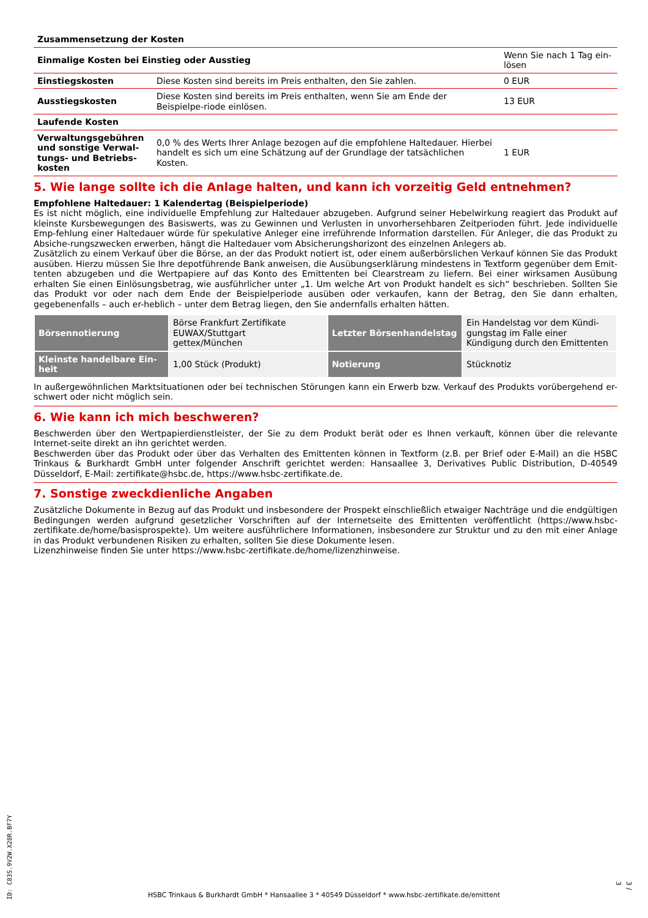| Zusammensetzung der Kosten | | |
| Einmalige Kosten bei Einstieg oder Ausstieg | | Wenn Sie nach 1 Tag ein-lösen |
| Einstiegskosten | Diese Kosten sind bereits im Preis enthalten, den Sie zahlen. | 0 EUR |
| Ausstiegskosten | Diese Kosten sind bereits im Preis enthalten, wenn Sie am Ende der Beispielpe-riode einlösen. | 13 EUR |
| Laufende Kosten | | |
| Verwaltungsgebühren und sonstige Verwal-tungs- und Betriebs-kosten | 0,0 % des Werts Ihrer Anlage bezogen auf die empfohlene Haltedauer. Hierbei handelt es sich um eine Schätzung auf der Grundlage der tatsächlichen Kosten. | 1 EUR |
5. Wie lange sollte ich die Anlage halten, und kann ich vorzeitig Geld entnehmen?
Empfohlene Haltedauer: 1 Kalendertag (Beispielperiode)
Es ist nicht möglich, eine individuelle Empfehlung zur Haltedauer abzugeben. Aufgrund seiner Hebelwirkung reagiert das Produkt auf kleinste Kursbewegungen des Basiswerts, was zu Gewinnen und Verlusten in unvorhersehbaren Zeitperioden führt. Jede individuelle Emp-fehlung einer Haltedauer würde für spekulative Anleger eine irreführende Information darstellen. Für Anleger, die das Produkt zu Absiche-rungszwecken erwerben, hängt die Haltedauer vom Absicherungshorizont des einzelnen Anlegers ab.
Zusätzlich zu einem Verkauf über die Börse, an der das Produkt notiert ist, oder einem außerbörslichen Verkauf können Sie das Produkt ausüben. Hierzu müssen Sie Ihre depotführende Bank anweisen, die Ausübungserklärung mindestens in Textform gegenüber dem Emit-tenten abzugeben und die Wertpapiere auf das Konto des Emittenten bei Clearstream zu liefern. Bei einer wirksamen Ausübung erhalten Sie einen Einlösungsbetrag, wie ausführlicher unter „1. Um welche Art von Produkt handelt es sich“ beschrieben. Sollten Sie das Produkt vor oder nach dem Ende der Beispielperiode ausüben oder verkaufen, kann der Betrag, den Sie dann erhalten, gegebenenfalls – auch er-heblich – unter dem Betrag liegen, den Sie andernfalls erhalten hätten.
| Börsennotierung | Börse Frankfurt Zertifikate EUWAX/Stuttgart gettex/München | Letzter Börsenhandelstag | Ein Handelstag vor dem Kündi-gungstag im Falle einer Kündigung durch den Emittenten |
| Kleinste handelbare Ein-heit | 1,00 Stück (Produkt) | Notierung | Stücknotiz |
In außergewöhnlichen Marktsituationen oder bei technischen Störungen kann ein Erwerb bzw. Verkauf des Produkts vorübergehend er-schwert oder nicht möglich sein.
6. Wie kann ich mich beschweren?
Beschwerden über den Wertpapierdienstleister, der Sie zu dem Produkt berät oder es Ihnen verkauft, können über die relevante Internet-seite direkt an ihn gerichtet werden.
Beschwerden über das Produkt oder über das Verhalten des Emittenten können in Textform (z.B. per Brief oder E-Mail) an die HSBC Trinkaus & Burkhardt GmbH unter folgender Anschrift gerichtet werden: Hansaallee 3, Derivatives Public Distribution, D-40549 Düsseldorf, E-Mail: zertifikate@hsbc.de, https://www.hsbc-zertifikate.de.
7. Sonstige zweckdienliche Angaben
Zusätzliche Dokumente in Bezug auf das Produkt und insbesondere der Prospekt einschließlich etwaiger Nachträge und die endgültigen Bedingungen werden aufgrund gesetzlicher Vorschriften auf der Internetseite des Emittenten veröffentlicht (https://www.hsbc-zertifikate.de/home/basisprospekte). Um weitere ausführlichere Informationen, insbesondere zur Struktur und zu den mit einer Anlage in das Produkt verbundenen Risiken zu erhalten, sollten Sie diese Dokumente lesen.
Lizenzhinweise finden Sie unter https://www.hsbc-zertifikate.de/home/lizenzhinweise.
ID: C83S.9V2W.X28R.BF7Y
HSBC Trinkaus & Burkhardt GmbH * Hansaallee 3 * 40549 Düsseldorf * www.hsbc-zertifikate.de/emittent
3 / 3